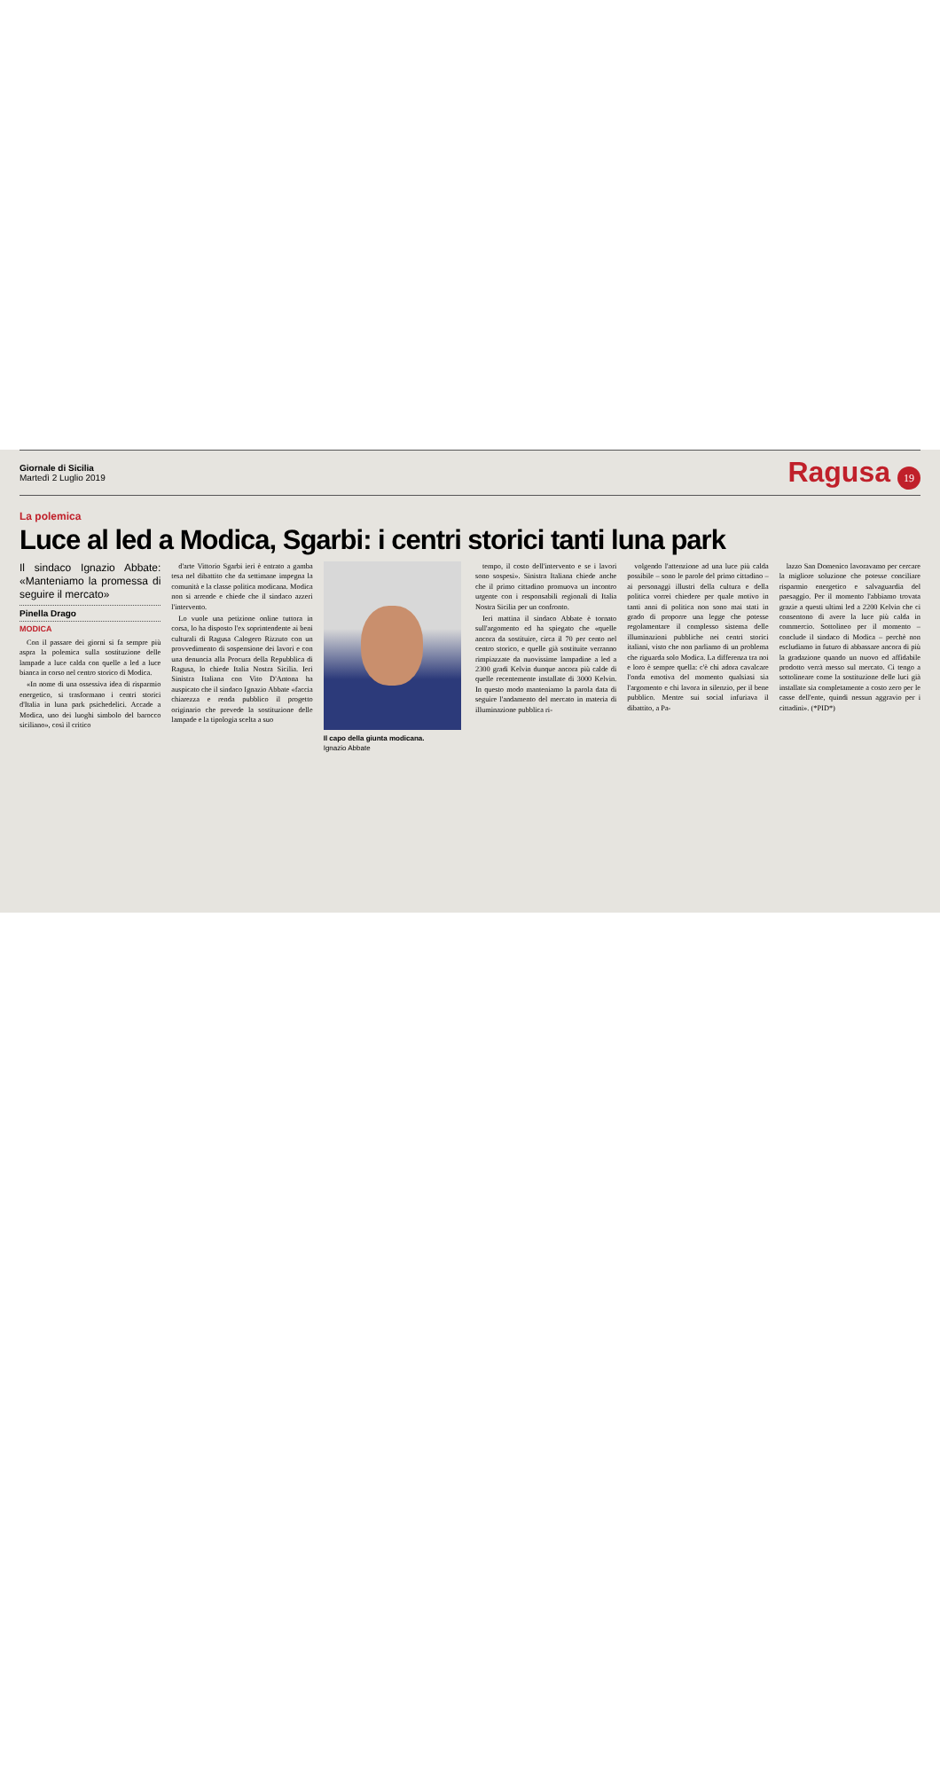Giornale di Sicilia
Martedì 2 Luglio 2019
Ragusa 19
La polemica
Luce al led a Modica, Sgarbi: i centri storici tanti luna park
Il sindaco Ignazio Abbate: «Manteniamo la promessa di seguire il mercato»
Pinella Drago
MODICA
Con il passare dei giorni si fa sempre più aspra la polemica sulla sostituzione delle lampade a luce calda con quelle a led a luce bianca in corso nel centro storico di Modica.
«In nome di una ossessiva idea di risparmio energetico, si trasformano i centri storici d'Italia in luna park psichedelici. Accade a Modica, uno dei luoghi simbolo del barocco siciliano», così il critico
d'arte Vittorio Sgarbi ieri è entrato a gamba tesa nel dibattito che da settimane impegna la comunità e la classe politica modicana. Modica non si arrende e chiede che il sindaco azzeri l'intervento.
Lo vuole una petizione online tuttora in corsa, lo ha disposto l'ex soprintendente ai beni culturali di Ragusa Calogero Rizzuto con un provvedimento di sospensione dei lavori e con una denuncia alla Procura della Repubblica di Ragusa, lo chiede Italia Nostra Sicilia. Ieri Sinistra Italiana con Vito D'Antona ha auspicato che il sindaco Ignazio Abbate «faccia chiarezza e renda pubblico il progetto originario che prevede la sostituzione delle lampade e la tipologia scelta a suo
Il capo della giunta modicana.
Ignazio Abbate
tempo, il costo dell'intervento e se i lavori sono sospesi». Sinistra Italiana chiede anche che il primo cittadino promuova un incontro urgente con i responsabili regionali di Italia Nostra Sicilia per un confronto.
Ieri mattina il sindaco Abbate è tornato sull'argomento ed ha spiegato che «quelle ancora da sostituire, circa il 70 per cento nel centro storico, e quelle già sostituite verranno rimpiazzate da nuovissime lampadine a led a 2300 gradi Kelvin dunque ancora più calde di quelle recentemente installate di 3000 Kelvin. In questo modo manteniamo la parola data di seguire l'andamento del mercato in materia di illuminazione pubblica ri-
volgendo l'attenzione ad una luce più calda possibile – sono le parole del primo cittadino – ai personaggi illustri della cultura e della politica vorrei chiedere per quale motivo in tanti anni di politica non sono mai stati in grado di proporre una legge che potesse regolamentare il complesso sistema delle illuminazioni pubbliche nei centri storici italiani, visto che non parliamo di un problema che riguarda solo Modica. La differenza tra noi e loro è sempre quella: c'è chi adora cavalcare l'onda emotiva del momento qualsiasi sia l'argomento e chi lavora in silenzio, per il bene pubblico. Mentre sui social infuriava il dibattito, a Pa-
lazzo San Domenico lavoravamo per cercare la migliore soluzione che potesse conciliare risparmio energetico e salvaguardia del paesaggio. Per il momento l'abbiamo trovata grazie a questi ultimi led a 2200 Kelvin che ci consentono di avere la luce più calda in commercio. Sottolineo per il momento – conclude il sindaco di Modica – perchè non escludiamo in futuro di abbassare ancora di più la gradazione quando un nuovo ed affidabile prodotto verrà messo sul mercato. Ci tengo a sottolineare come la sostituzione delle luci già installate sia completamente a costo zero per le casse dell'ente, quindi nessun aggravio per i cittadini». (*PID*)